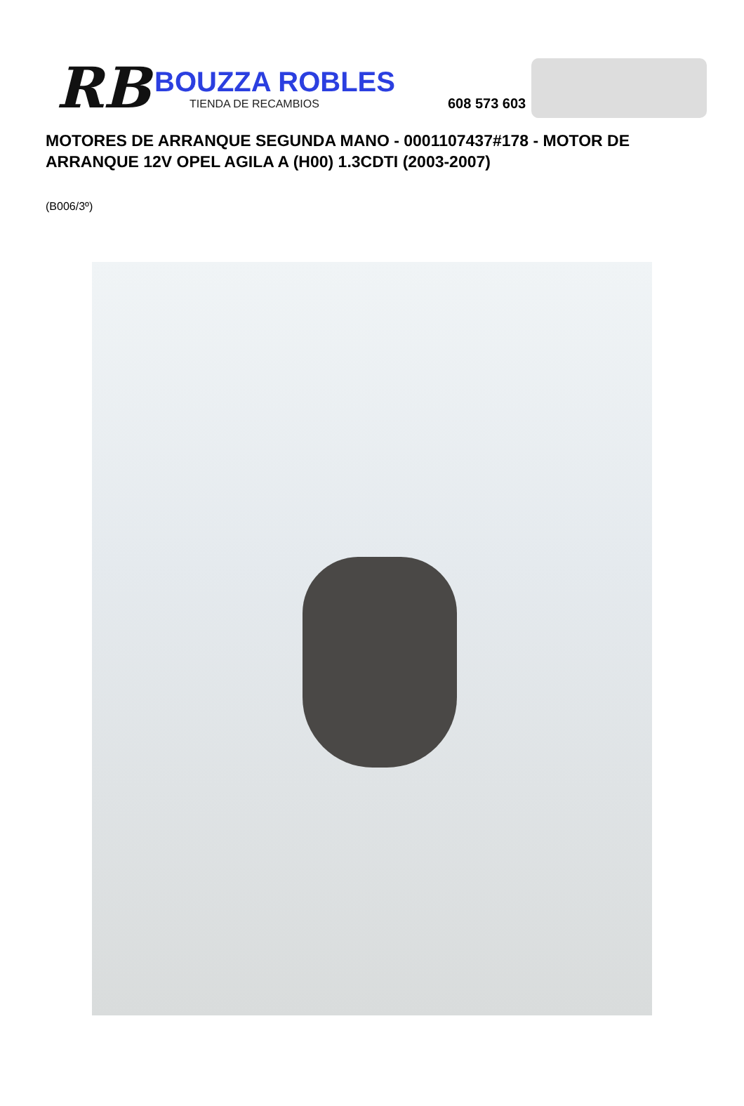RB
BOUZZA ROBLES
TIENDA DE RECAMBIOS
608 573 603
MOTORES DE ARRANQUE SEGUNDA MANO - 0001107437#178 - MOTOR DE ARRANQUE 12V OPEL AGILA A (H00) 1.3CDTI (2003-2007)
(B006/3º)